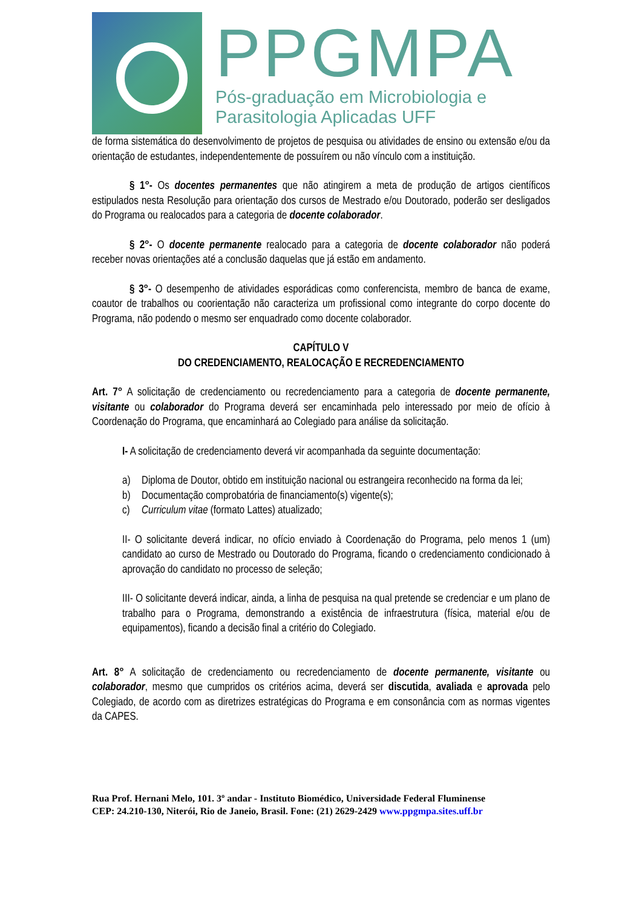PPGMPA
Pós-graduação em Microbiologia e
Parasitologia Aplicadas UFF
de forma sistemática do desenvolvimento de projetos de pesquisa ou atividades de ensino ou extensão e/ou da orientação de estudantes, independentemente de possuírem ou não vínculo com a instituição.
§ 1°- Os docentes permanentes que não atingirem a meta de produção de artigos científicos estipulados nesta Resolução para orientação dos cursos de Mestrado e/ou Doutorado, poderão ser desligados do Programa ou realocados para a categoria de docente colaborador.
§ 2°- O docente permanente realocado para a categoria de docente colaborador não poderá receber novas orientações até a conclusão daquelas que já estão em andamento.
§ 3°- O desempenho de atividades esporádicas como conferencista, membro de banca de exame, coautor de trabalhos ou coorientação não caracteriza um profissional como integrante do corpo docente do Programa, não podendo o mesmo ser enquadrado como docente colaborador.
CAPÍTULO V
DO CREDENCIAMENTO, REALOCAÇÃO E RECREDENCIAMENTO
Art. 7° A solicitação de credenciamento ou recredenciamento para a categoria de docente permanente, visitante ou colaborador do Programa deverá ser encaminhada pelo interessado por meio de ofício à Coordenação do Programa, que encaminhará ao Colegiado para análise da solicitação.
I- A solicitação de credenciamento deverá vir acompanhada da seguinte documentação:
a) Diploma de Doutor, obtido em instituição nacional ou estrangeira reconhecido na forma da lei;
b) Documentação comprobatória de financiamento(s) vigente(s);
c) Curriculum vitae (formato Lattes) atualizado;
II- O solicitante deverá indicar, no ofício enviado à Coordenação do Programa, pelo menos 1 (um) candidato ao curso de Mestrado ou Doutorado do Programa, ficando o credenciamento condicionado à aprovação do candidato no processo de seleção;
III- O solicitante deverá indicar, ainda, a linha de pesquisa na qual pretende se credenciar e um plano de trabalho para o Programa, demonstrando a existência de infraestrutura (física, material e/ou de equipamentos), ficando a decisão final a critério do Colegiado.
Art. 8° A solicitação de credenciamento ou recredenciamento de docente permanente, visitante ou colaborador, mesmo que cumpridos os critérios acima, deverá ser discutida, avaliada e aprovada pelo Colegiado, de acordo com as diretrizes estratégicas do Programa e em consonância com as normas vigentes da CAPES.
Rua Prof. Hernani Melo, 101. 3º andar - Instituto Biomédico, Universidade Federal Fluminense
CEP: 24.210-130, Niterói, Rio de Janeio, Brasil. Fone: (21) 2629-2429 www.ppgmpa.sites.uff.br